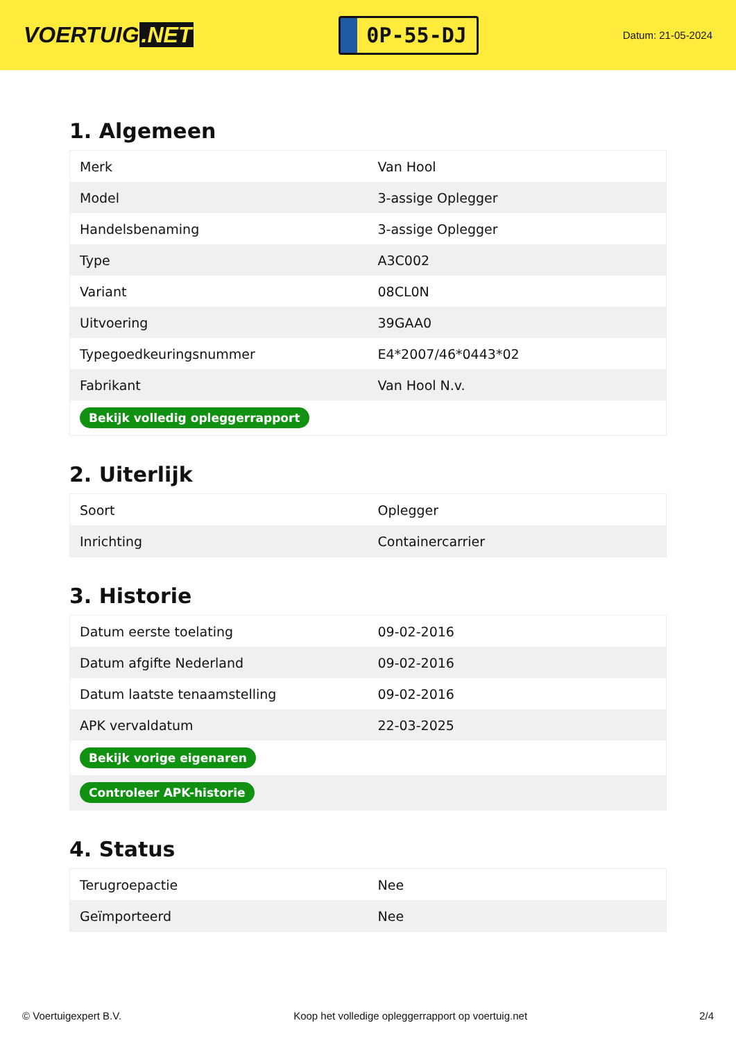VOERTUIG.NET
0P-55-DJ
Datum: 21-05-2024
1. Algemeen
| Merk | Van Hool |
| Model | 3-assige Oplegger |
| Handelsbenaming | 3-assige Oplegger |
| Type | A3C002 |
| Variant | 08CL0N |
| Uitvoering | 39GAA0 |
| Typegoedkeuringsnummer | E4*2007/46*0443*02 |
| Fabrikant | Van Hool N.v. |
| Bekijk volledig opleggerrapport | |
2. Uiterlijk
| Soort | Oplegger |
| Inrichting | Containercarrier |
3. Historie
| Datum eerste toelating | 09-02-2016 |
| Datum afgifte Nederland | 09-02-2016 |
| Datum laatste tenaamstelling | 09-02-2016 |
| APK vervaldatum | 22-03-2025 |
| Bekijk vorige eigenaren | |
| Controleer APK-historie | |
4. Status
| Terugroepactie | Nee |
| Geïmporteerd | Nee |
© Voertuigexpert B.V. Koop het volledige opleggerrapport op voertuig.net 2/4